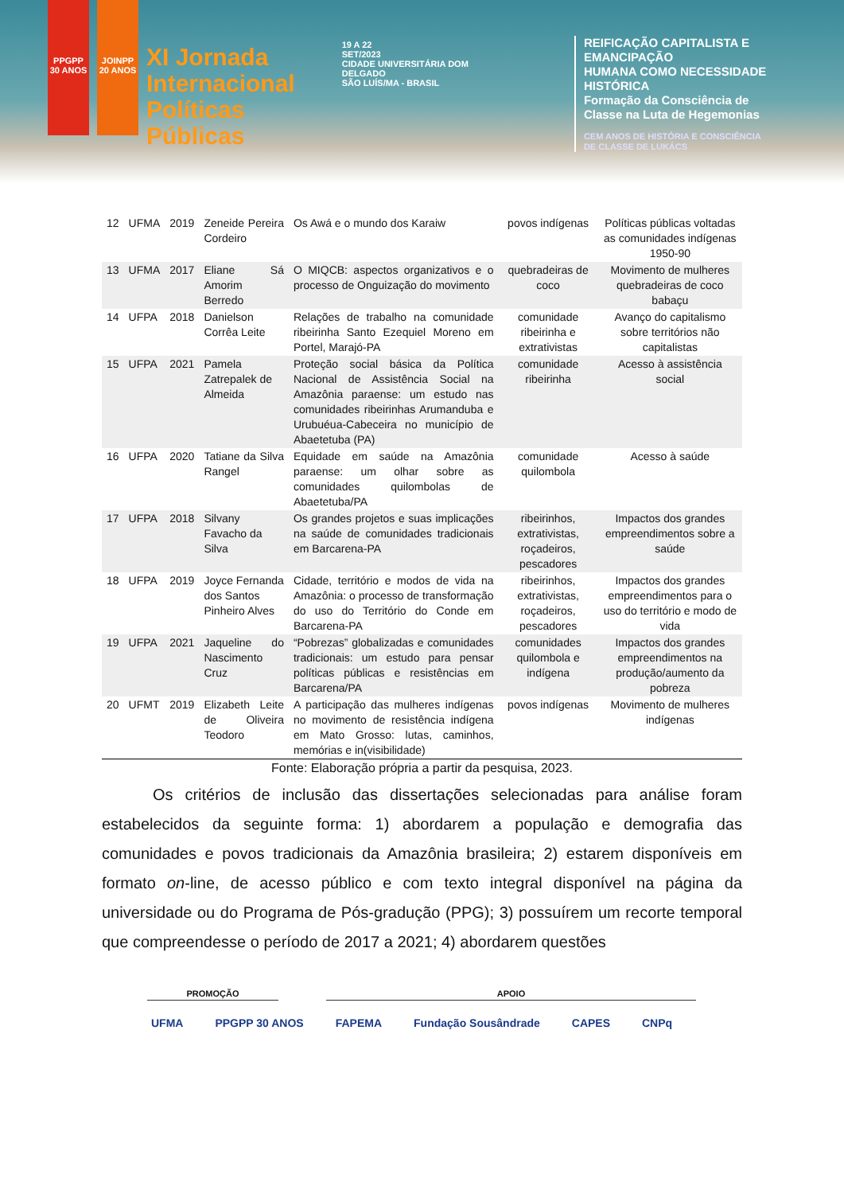PPGPP 30 ANOS
JOINPP 20 ANOS
XI Jornada
Internacional
Políticas Públicas
19 A 22
SET/2023
CIDADE UNIVERSITÁRIA DOM DELGADO
SÃO LUÍS/MA - BRASIL
REIFICAÇÃO CAPITALISTA E EMANCIPAÇÃO
HUMANA COMO NECESSIDADE HISTÓRICA
Formação da Consciência de
Classe na Luta de Hegemonias
CEM ANOS DE HISTÓRIA E CONSCIÊNCIA
DE CLASSE DE LUKÁCS
| 12 | UFMA | 2019 | Zeneide Pereira Cordeiro | Os Awá e o mundo dos Karaiw | povos indígenas | Políticas públicas voltadas as comunidades indígenas 1950-90 |
| 13 | UFMA | 2017 | Eliane Sá Amorim Berredo | O MIQCB: aspectos organizativos e o processo de Onguização do movimento | quebradeiras de coco | Movimento de mulheres quebradeiras de coco babaçu |
| 14 | UFPA | 2018 | Danielson Corrêa Leite | Relações de trabalho na comunidade ribeirinha Santo Ezequiel Moreno em Portel, Marajó-PA | comunidade ribeirinha e extrativistas | Avanço do capitalismo sobre territórios não capitalistas |
| 15 | UFPA | 2021 | Pamela Zatrepalek de Almeida | Proteção social básica da Política Nacional de Assistência Social na Amazônia paraense: um estudo nas comunidades ribeirinhas Arumanduba e Urubuéua-Cabeceira no município de Abaetetuba (PA) | comunidade ribeirinha | Acesso à assistência social |
| 16 | UFPA | 2020 | Tatiane da Silva Rangel | Equidade em saúde na Amazônia paraense: um olhar sobre as comunidades quilombolas de Abaetetuba/PA | comunidade quilombola | Acesso à saúde |
| 17 | UFPA | 2018 | Silvany Favacho da Silva | Os grandes projetos e suas implicações na saúde de comunidades tradicionais em Barcarena-PA | ribeirinhos, extrativistas, roçadeiros, pescadores | Impactos dos grandes empreendimentos sobre a saúde |
| 18 | UFPA | 2019 | Joyce Fernanda dos Santos Pinheiro Alves | Cidade, território e modos de vida na Amazônia: o processo de transformação do uso do Território do Conde em Barcarena-PA | ribeirinhos, extrativistas, roçadeiros, pescadores | Impactos dos grandes empreendimentos para o uso do território e modo de vida |
| 19 | UFPA | 2021 | Jaqueline do Nascimento Cruz | “Pobrezas” globalizadas e comunidades tradicionais: um estudo para pensar políticas públicas e resistências em Barcarena/PA | comunidades quilombola e indígena | Impactos dos grandes empreendimentos na produção/aumento da pobreza |
| 20 | UFMT | 2019 | Elizabeth Leite de Oliveira Teodoro | A participação das mulheres indígenas no movimento de resistência indígena em Mato Grosso: lutas, caminhos, memórias e in(visibilidade) | povos indígenas | Movimento de mulheres indígenas |
Fonte: Elaboração própria a partir da pesquisa, 2023.
Os critérios de inclusão das dissertações selecionadas para análise foram estabelecidos da seguinte forma: 1) abordarem a população e demografia das comunidades e povos tradicionais da Amazônia brasileira; 2) estarem disponíveis em formato on-line, de acesso público e com texto integral disponível na página da universidade ou do Programa de Pós-gradução (PPG); 3) possuírem um recorte temporal que compreendesse o período de 2017 a 2021; 4) abordarem questões
PROMOÇÃO APOIO
UFMA PPGPP 30 ANOS FAPEMA Fundação Sousândrade CAPES CNPq